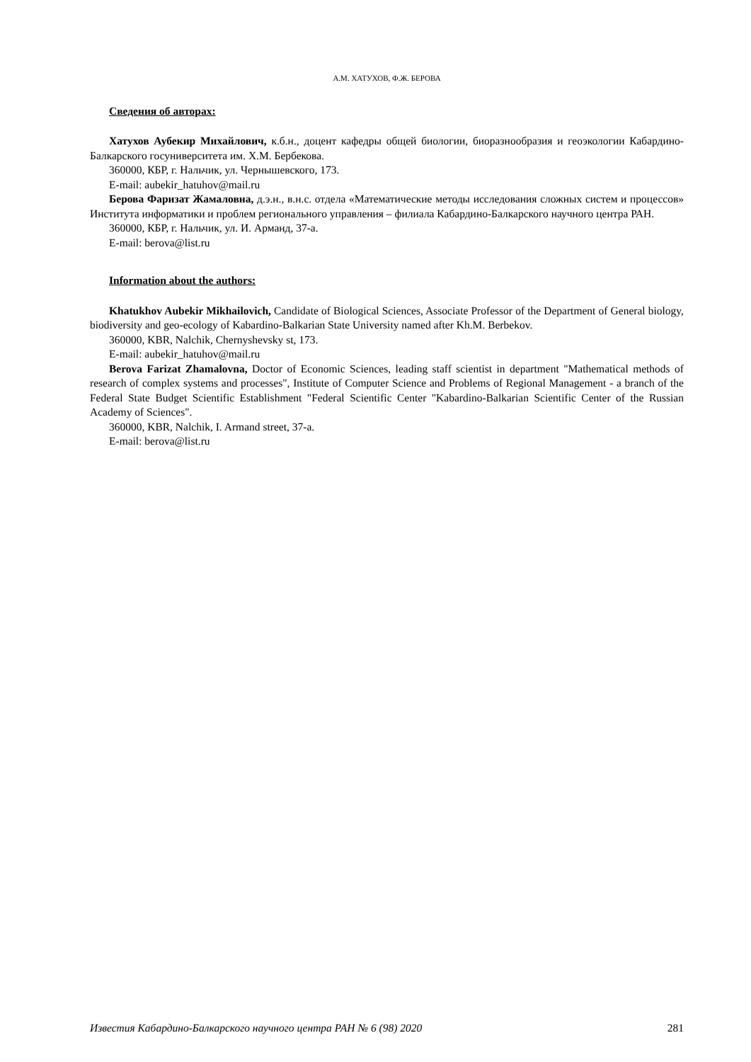А.М. ХАТУХОВ, Ф.Ж. БЕРОВА
Сведения об авторах:
Хатухов Аубекир Михайлович, к.б.н., доцент кафедры общей биологии, биоразнообразия и геоэкологии Кабардино-Балкарского госуниверситета им. Х.М. Бербекова.
360000, КБР, г. Нальчик, ул. Чернышевского, 173.
E-mail: aubekir_hatuhov@mail.ru
Берова Фаризат Жамаловна, д.э.н., в.н.с. отдела «Математические методы исследования сложных систем и процессов» Института информатики и проблем регионального управления – филиала Кабардино-Балкарского научного центра РАН.
360000, КБР, г. Нальчик, ул. И. Арманд, 37-а.
E-mail: berova@list.ru
Information about the authors:
Khatukhov Aubekir Mikhailovich, Candidate of Biological Sciences, Associate Professor of the Department of General biology, biodiversity and geo-ecology of Kabardino-Balkarian State University named after Kh.M. Berbekov.
360000, KBR, Nalchik, Chernyshevsky st, 173.
E-mail: aubekir_hatuhov@mail.ru
Berova Farizat Zhamalovna, Doctor of Economic Sciences, leading staff scientist in department "Mathematical methods of research of complex systems and processes", Institute of Computer Science and Problems of Regional Management - a branch of the Federal State Budget Scientific Establishment "Federal Scientific Center "Kabardino-Balkarian Scientific Center of the Russian Academy of Sciences".
360000, KBR, Nalchik, I. Armand street, 37-a.
E-mail: berova@list.ru
Известия Кабардино-Балкарского научного центра РАН № 6 (98) 2020 281